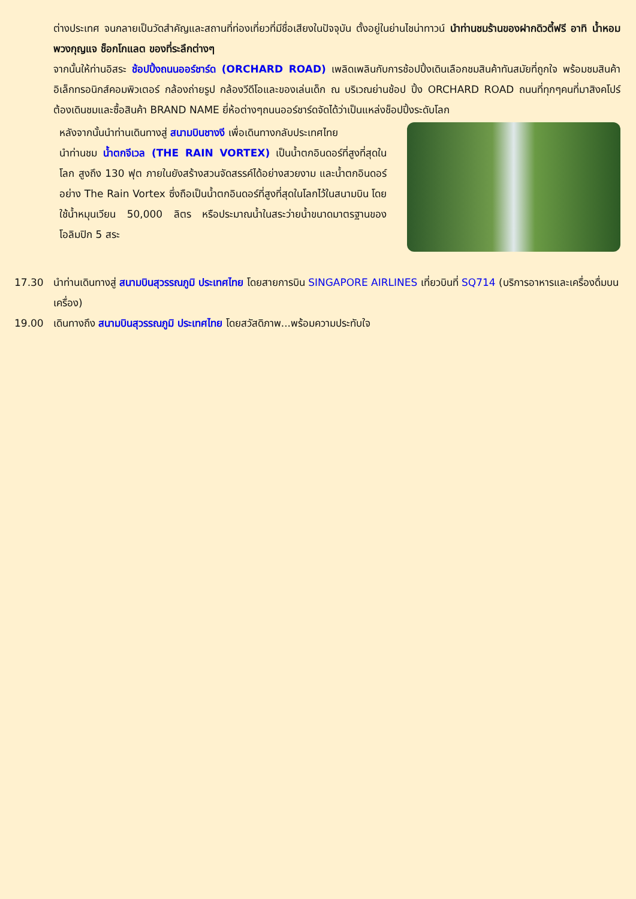ต่างประเทศ จนกลายเป็นวัดสำคัญและสถานที่ท่องเที่ยวที่มีชื่อเสียงในปัจจุบัน ตั้งอยู่ในย่านไชน่าทาวน์ นำท่านชมร้านของฝากดิวตี้ฟรี อาทิ น้ำหอม พวงกุญแจ ช็อกโกแลต ของที่ระลึกต่างๆ
จากนั้นให้ท่านอิสระ ช้อปปิ้งถนนออร์ชาร์ด (ORCHARD ROAD) เพลิดเพลินกับการช้อปปิ้งเดินเลือกชมสินค้าทันสมัยที่ถูกใจ พร้อมชมสินค้า อิเล็กทรอนิกส์คอมพิวเตอร์ กล้องถ่ายรูป กล้องวีดีโอและของเล่นเด็ก ณ บริเวณย่านช้อป ปิ้ง ORCHARD ROAD ถนนที่ทุกๆคนที่มาสิงคโปร์ต้องเดินชมและซื้อสินค้า BRAND NAME ยี่ห้อต่างๆถนนออร์ชาร์ดจัดได้ว่าเป็นแหล่งช็อปปิ้งระดับโลก
หลังจากนั้นนำท่านเดินทางสู่ สนามบินชางงี เพื่อเดินทางกลับประเทศไทย
นำท่านชม น้ำตกจีเวล (THE RAIN VORTEX) เป็นน้ำตกอินดอร์ที่สูงที่สุดในโลก สูงถึง 130 ฟุต ภายในยังสร้างสวนจัดสรรค์ได้อย่างสวยงาม และน้ำตกอินดอร์อย่าง The Rain Vortex ซึ่งถือเป็นน้ำตกอินดอร์ที่สูงที่สุดในโลกไว้ในสนามบิน โดยใช้น้ำหมุนเวียน 50,000 ลิตร หรือประมาณน้ำในสระว่ายน้ำขนาดมาตรฐานของโอลิมปิก 5 สระ
17.30 นำท่านเดินทางสู่ สนามบินสุวรรณภูมิ ประเทศไทย โดยสายการบิน SINGAPORE AIRLINES เที่ยวบินที่ SQ714 (บริการอาหารและเครื่องดื่มบนเครื่อง)
19.00 เดินทางถึง สนามบินสุวรรณภูมิ ประเทศไทย โดยสวัสดิภาพ...พร้อมความประทับใจ